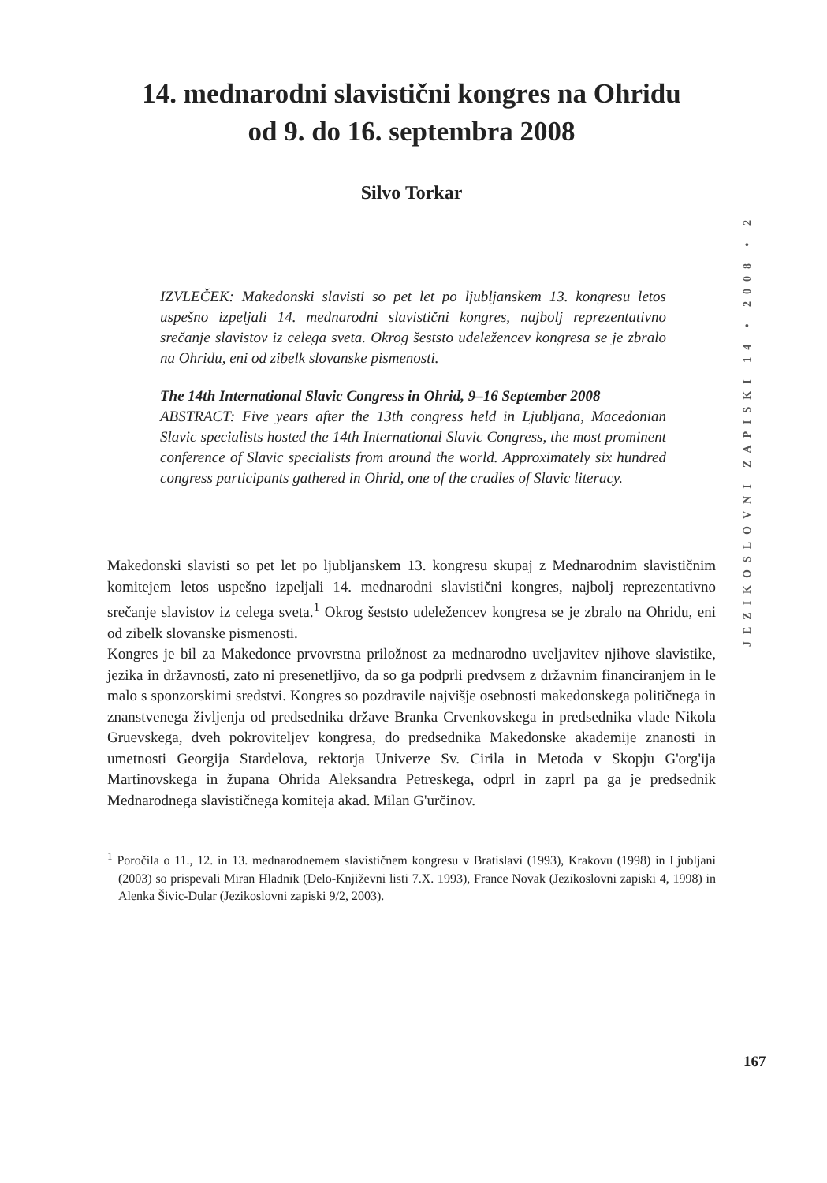JEZIKOSLOVNI ZAPISKI 14 • 2008 • 2
14. mednarodni slavistični kongres na Ohridu
od 9. do 16. septembra 2008
Silvo Torkar
IZVLEČEK: Makedonski slavisti so pet let po ljubljanskem 13. kongresu letos uspešno izpeljali 14. mednarodni slavistični kongres, najbolj reprezentativno srečanje slavistov iz celega sveta. Okrog šeststo udeležencev kongresa se je zbralo na Ohridu, eni od zibelk slovanske pismenosti.
The 14th International Slavic Congress in Ohrid, 9–16 September 2008
ABSTRACT: Five years after the 13th congress held in Ljubljana, Macedonian Slavic specialists hosted the 14th International Slavic Congress, the most prominent conference of Slavic specialists from around the world. Approximately six hundred congress participants gathered in Ohrid, one of the cradles of Slavic literacy.
Makedonski slavisti so pet let po ljubljanskem 13. kongresu skupaj z Mednarodnim slavističnim komitejem letos uspešno izpeljali 14. mednarodni slavistični kongres, najbolj reprezentativno srečanje slavistov iz celega sveta.<sup>1</sup> Okrog šeststo udeležencev kongresa se je zbralo na Ohridu, eni od zibelk slovanske pismenosti.
Kongres je bil za Makedonce prvovrstna priložnost za mednarodno uveljavitev njihove slavistike, jezika in državnosti, zato ni presenetljivo, da so ga podprli predvsem z državnim financiranjem in le malo s sponzorskimi sredstvi. Kongres so pozdravile najvišje osebnosti makedonskega političnega in znanstvenega življenja od predsednika države Branka Crvenkovskega in predsednika vlade Nikola Gruevskega, dveh pokroviteljev kongresa, do predsednika Makedonske akademije znanosti in umetnosti Georgija Stardelova, rektorja Univerze Sv. Cirila in Metoda v Skopju G'org'ija Martinovskega in župana Ohrida Aleksandra Petreskega, odprl in zaprl pa ga je predsednik Mednarodnega slavističnega komiteja akad. Milan G'určinov.
<sup>1</sup> Poročila o 11., 12. in 13. mednarodnemem slavističnem kongresu v Bratislavi (1993), Krakovu (1998) in Ljubljani (2003) so prispevali Miran Hladnik (Delo-Književni listi 7.X. 1993), France Novak (Jezikoslovni zapiski 4, 1998) in Alenka Šivic-Dular (Jezikoslovni zapiski 9/2, 2003).
167